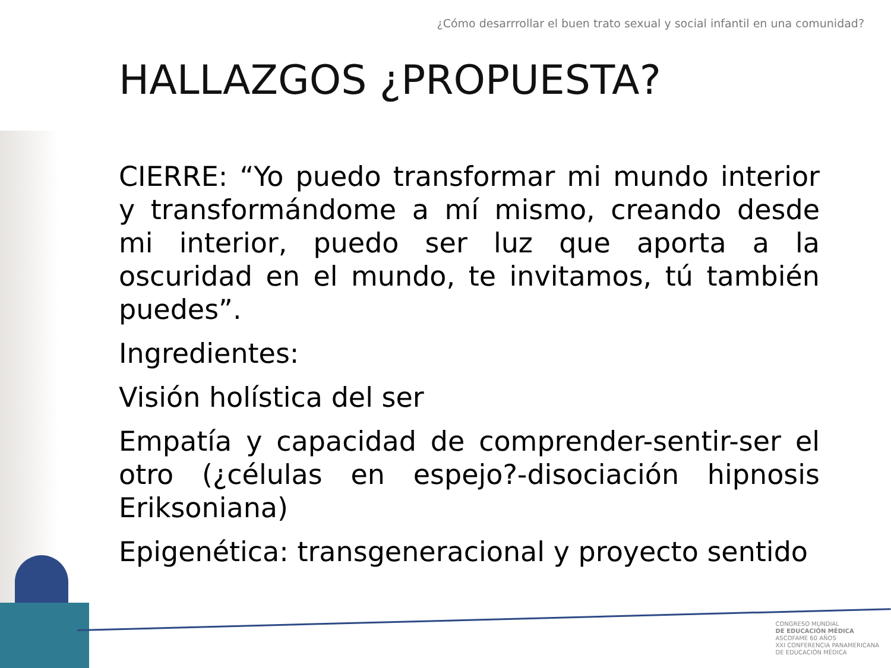¿Cómo desarrrollar el buen trato sexual y social infantil en una comunidad?
HALLAZGOS ¿PROPUESTA?
CIERRE: “Yo puedo transformar mi mundo interior y transformándome a mí mismo, creando desde mi interior, puedo ser luz que aporta a la oscuridad en el mundo, te invitamos, tú también puedes”.
Ingredientes:
Visión holística del ser
Empatía y capacidad de comprender-sentir-ser el otro (¿células en espejo?-disociación hipnosis Eriksoniana)
Epigenética: transgeneracional y proyecto sentido
CONGRESO MUNDIAL
DE EDUCACIÓN MÉDICA
ASCOFAME 60 AÑOS
XXI CONFERENCIA PANAMERICANA
DE EDUCACIÓN MÉDICA